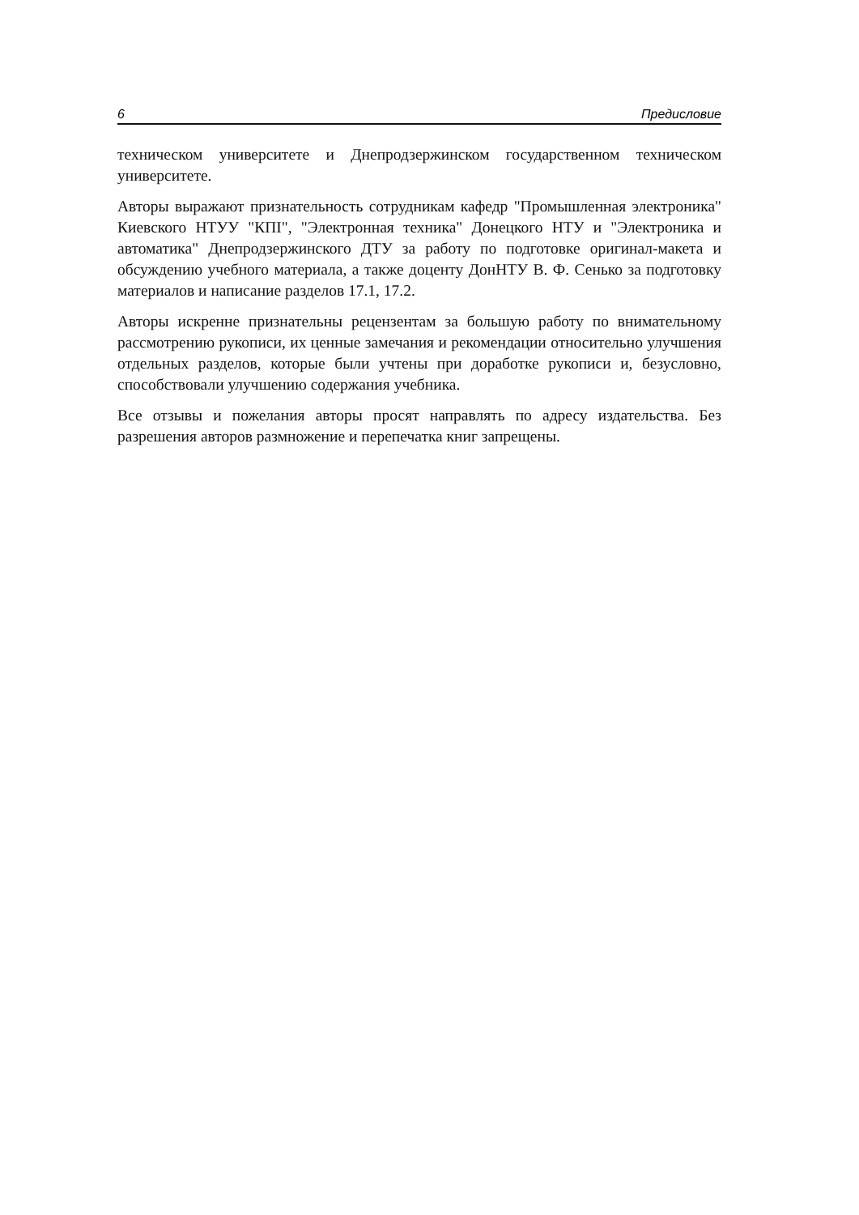6 Предисловие
техническом университете и Днепродзержинском государственном техническом университете.
Авторы выражают признательность сотрудникам кафедр "Промышленная электроника" Киевского НТУУ "КПІ", "Электронная техника" Донецкого НТУ и "Электроника и автоматика" Днепродзержинского ДТУ за работу по подготовке оригинал-макета и обсуждению учебного материала, а также доценту ДонНТУ В. Ф. Сенько за подготовку материалов и написание разделов 17.1, 17.2.
Авторы искренне признательны рецензентам за большую работу по внимательному рассмотрению рукописи, их ценные замечания и рекомендации относительно улучшения отдельных разделов, которые были учтены при доработке рукописи и, безусловно, способствовали улучшению содержания учебника.
Все отзывы и пожелания авторы просят направлять по адресу издательства. Без разрешения авторов размножение и перепечатка книг запрещены.